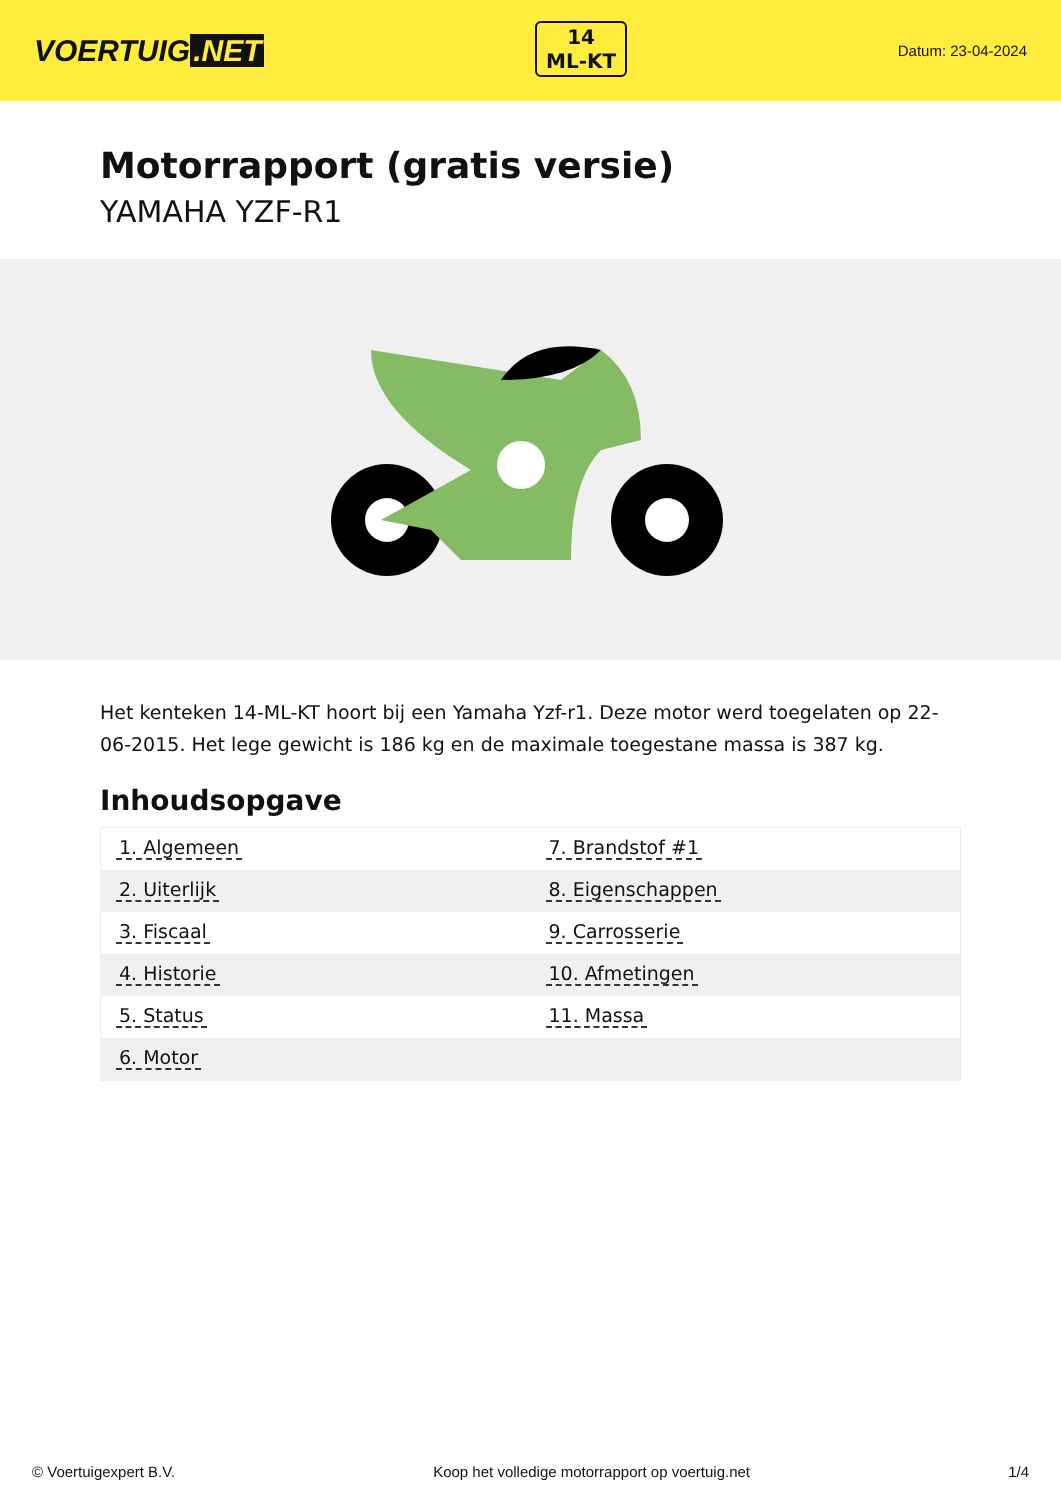VOERTUIG.NET
14
ML-KT
Datum: 23-04-2024
Motorrapport (gratis versie)
YAMAHA YZF-R1
Het kenteken 14-ML-KT hoort bij een Yamaha Yzf-r1. Deze motor werd toegelaten op 22-06-2015. Het lege gewicht is 186 kg en de maximale toegestane massa is 387 kg.
Inhoudsopgave
| 1. Algemeen | 7. Brandstof #1 |
| 2. Uiterlijk | 8. Eigenschappen |
| 3. Fiscaal | 9. Carrosserie |
| 4. Historie | 10. Afmetingen |
| 5. Status | 11. Massa |
| 6. Motor | |
© Voertuigexpert B.V. Koop het volledige motorrapport op voertuig.net 1/4